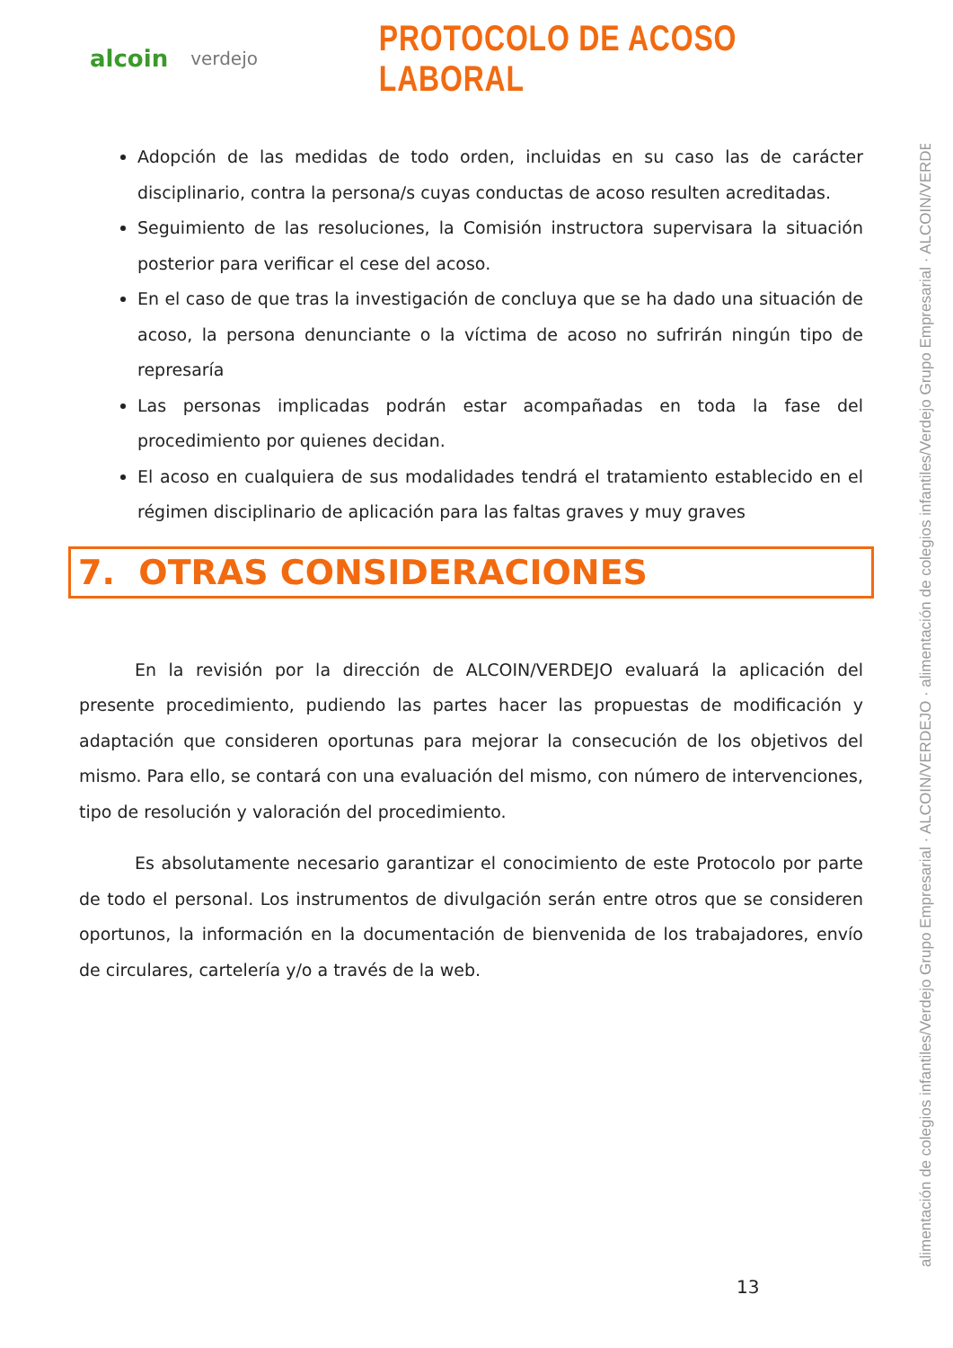alcoin verdejo
PROTOCOLO DE ACOSO LABORAL
Adopción de las medidas de todo orden, incluidas en su caso las de carácter disciplinario, contra la persona/s cuyas conductas de acoso resulten acreditadas.
Seguimiento de las resoluciones, la Comisión instructora supervisara la situación posterior para verificar el cese del acoso.
En el caso de que tras la investigación de concluya que se ha dado una situación de acoso, la persona denunciante o la víctima de acoso no sufrirán ningún tipo de represaría
Las personas implicadas podrán estar acompañadas en toda la fase del procedimiento por quienes decidan.
El acoso en cualquiera de sus modalidades tendrá el tratamiento establecido en el régimen disciplinario de aplicación para las faltas graves y muy graves
7. OTRAS CONSIDERACIONES
En la revisión por la dirección de ALCOIN/VERDEJO evaluará la aplicación del presente procedimiento, pudiendo las partes hacer las propuestas de modificación y adaptación que consideren oportunas para mejorar la consecución de los objetivos del mismo. Para ello, se contará con una evaluación del mismo, con número de intervenciones, tipo de resolución y valoración del procedimiento.
Es absolutamente necesario garantizar el conocimiento de este Protocolo por parte de todo el personal. Los instrumentos de divulgación serán entre otros que se consideren oportunos, la información en la documentación de bienvenida de los trabajadores, envío de circulares, cartelería y/o a través de la web.
alimentación de colegios infantiles/Verdejo Grupo Empresarial · ALCOIN/VERDEJO · alimentación de colegios infantiles/Verdejo Grupo Empresarial · ALCOIN/VERDEJO ·
13